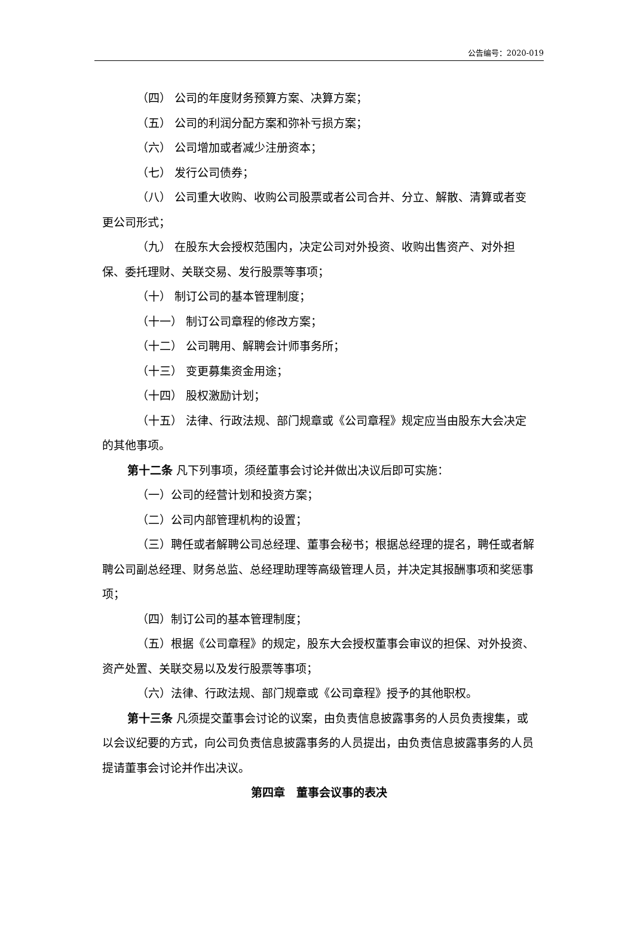公告编号：2020-019
（四） 公司的年度财务预算方案、决算方案；
（五） 公司的利润分配方案和弥补亏损方案；
（六） 公司增加或者减少注册资本；
（七） 发行公司债券；
（八） 公司重大收购、收购公司股票或者公司合并、分立、解散、清算或者变更公司形式；
（九） 在股东大会授权范围内，决定公司对外投资、收购出售资产、对外担保、委托理财、关联交易、发行股票等事项；
（十） 制订公司的基本管理制度；
（十一） 制订公司章程的修改方案；
（十二） 公司聘用、解聘会计师事务所；
（十三） 变更募集资金用途；
（十四） 股权激励计划；
（十五） 法律、行政法规、部门规章或《公司章程》规定应当由股东大会决定的其他事项。
第十二条 凡下列事项，须经董事会讨论并做出决议后即可实施：
（一）公司的经营计划和投资方案；
（二）公司内部管理机构的设置；
（三）聘任或者解聘公司总经理、董事会秘书；根据总经理的提名，聘任或者解聘公司副总经理、财务总监、总经理助理等高级管理人员，并决定其报酬事项和奖惩事项；
（四）制订公司的基本管理制度；
（五）根据《公司章程》的规定，股东大会授权董事会审议的担保、对外投资、资产处置、关联交易以及发行股票等事项；
（六）法律、行政法规、部门规章或《公司章程》授予的其他职权。
第十三条 凡须提交董事会讨论的议案，由负责信息披露事务的人员负责搜集，或以会议纪要的方式，向公司负责信息披露事务的人员提出，由负责信息披露事务的人员提请董事会讨论并作出决议。
第四章　董事会议事的表决